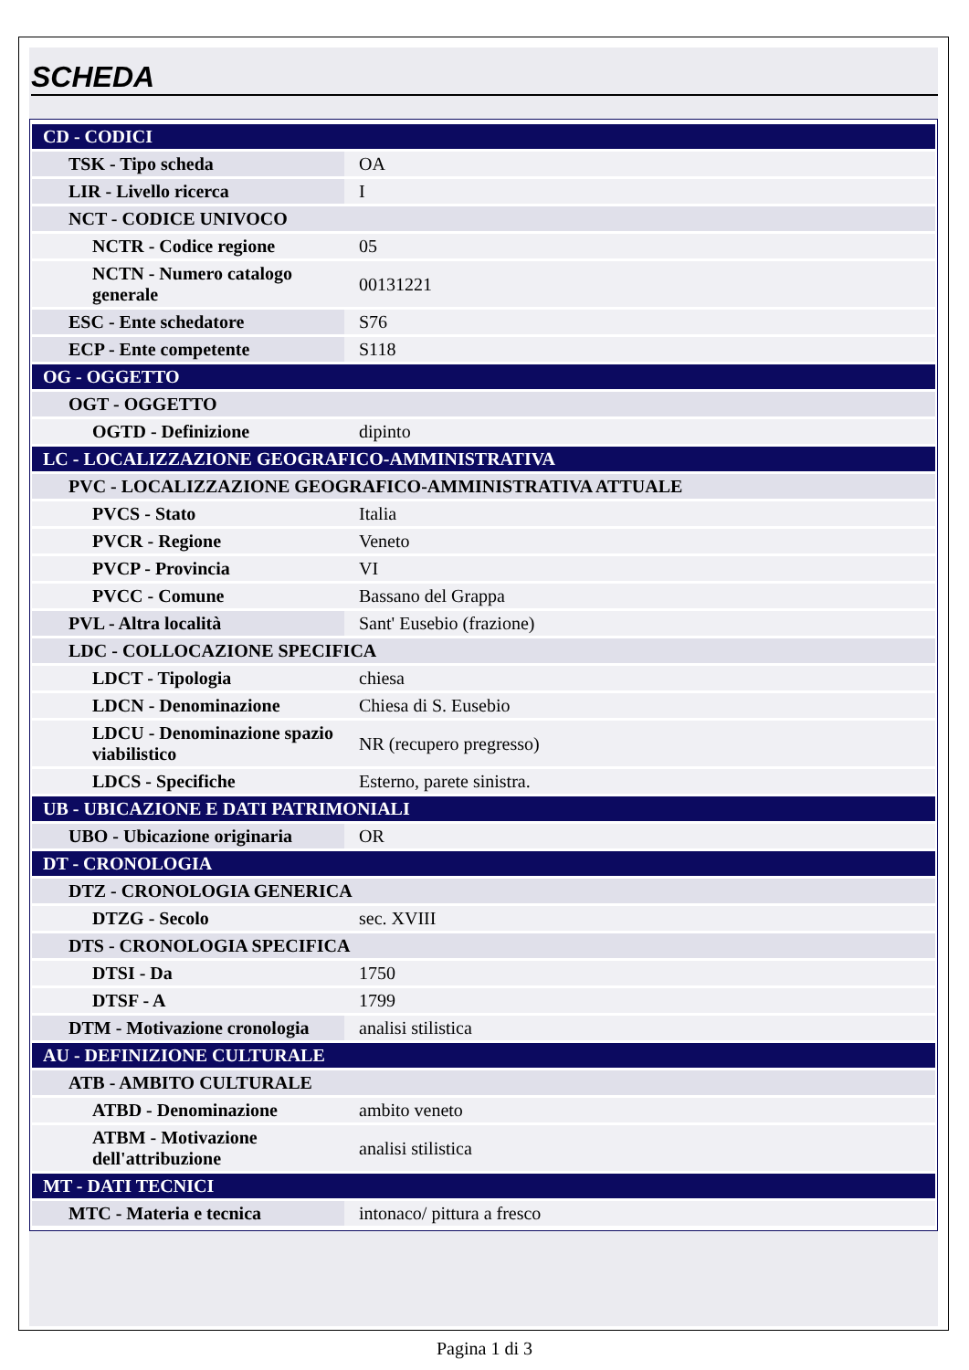SCHEDA
| CD - CODICI | |
| TSK - Tipo scheda | OA |
| LIR - Livello ricerca | I |
| NCT - CODICE UNIVOCO | |
| NCTR - Codice regione | 05 |
| NCTN - Numero catalogo generale | 00131221 |
| ESC - Ente schedatore | S76 |
| ECP - Ente competente | S118 |
| OG - OGGETTO | |
| OGT - OGGETTO | |
| OGTD - Definizione | dipinto |
| LC - LOCALIZZAZIONE GEOGRAFICO-AMMINISTRATIVA | |
| PVC - LOCALIZZAZIONE GEOGRAFICO-AMMINISTRATIVA ATTUALE | |
| PVCS - Stato | Italia |
| PVCR - Regione | Veneto |
| PVCP - Provincia | VI |
| PVCC - Comune | Bassano del Grappa |
| PVL - Altra località | Sant' Eusebio (frazione) |
| LDC - COLLOCAZIONE SPECIFICA | |
| LDCT - Tipologia | chiesa |
| LDCN - Denominazione | Chiesa di S. Eusebio |
| LDCU - Denominazione spazio viabilistico | NR (recupero pregresso) |
| LDCS - Specifiche | Esterno, parete sinistra. |
| UB - UBICAZIONE E DATI PATRIMONIALI | |
| UBO - Ubicazione originaria | OR |
| DT - CRONOLOGIA | |
| DTZ - CRONOLOGIA GENERICA | |
| DTZG - Secolo | sec. XVIII |
| DTS - CRONOLOGIA SPECIFICA | |
| DTSI - Da | 1750 |
| DTSF - A | 1799 |
| DTM - Motivazione cronologia | analisi stilistica |
| AU - DEFINIZIONE CULTURALE | |
| ATB - AMBITO CULTURALE | |
| ATBD - Denominazione | ambito veneto |
| ATBM - Motivazione dell'attribuzione | analisi stilistica |
| MT - DATI TECNICI | |
| MTC - Materia e tecnica | intonaco/ pittura a fresco |
Pagina 1 di 3